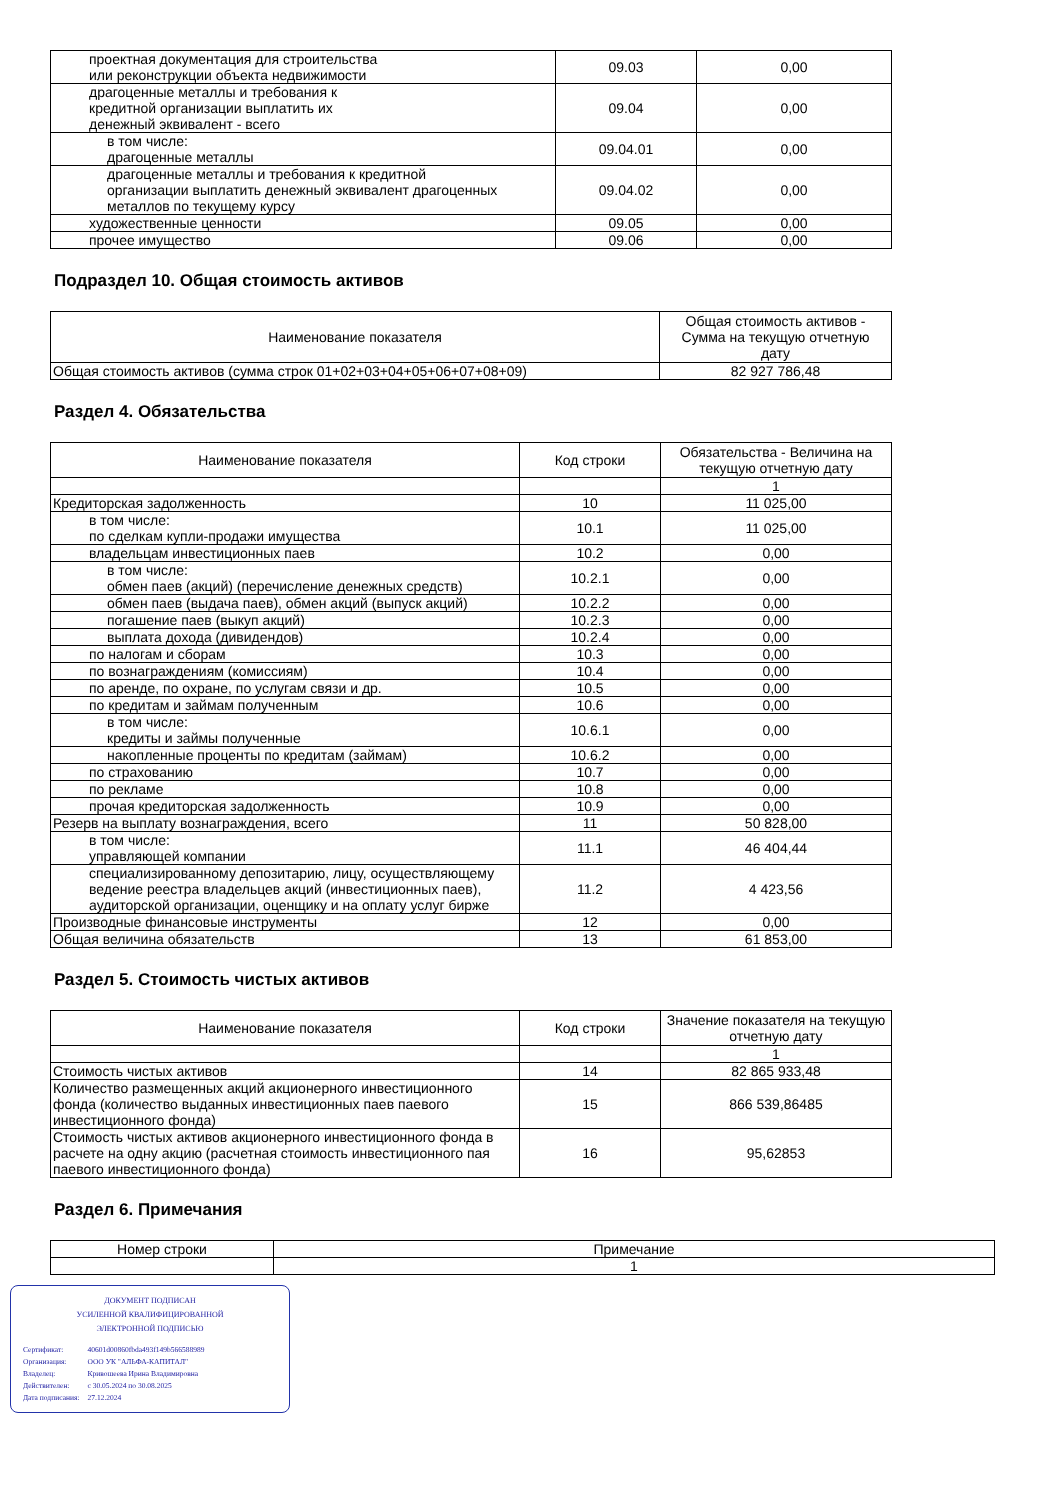| проектная документация для строительства или реконструкции объекта недвижимости | 09.03 | 0,00 |
| драгоценные металлы и требования к кредитной организации выплатить их денежный эквивалент - всего | 09.04 | 0,00 |
| в том числе: драгоценные металлы | 09.04.01 | 0,00 |
| драгоценные металлы и требования к кредитной организации выплатить денежный эквивалент драгоценных металлов по текущему курсу | 09.04.02 | 0,00 |
| художественные ценности | 09.05 | 0,00 |
| прочее имущество | 09.06 | 0,00 |
Подраздел 10. Общая стоимость активов
| Наименование показателя | Общая стоимость активов - Сумма на текущую отчетную дату |
| --- | --- |
| Общая стоимость активов (сумма строк 01+02+03+04+05+06+07+08+09) | 82 927 786,48 |
Раздел 4. Обязательства
| Наименование показателя | Код строки | Обязательства - Величина на текущую отчетную дату |
| --- | --- | --- |
| | | 1 |
| Кредиторская задолженность | 10 | 11 025,00 |
| в том числе: по сделкам купли-продажи имущества | 10.1 | 11 025,00 |
| владельцам инвестиционных паев | 10.2 | 0,00 |
| в том числе: обмен паев (акций) (перечисление денежных средств) | 10.2.1 | 0,00 |
| обмен паев (выдача паев), обмен акций (выпуск акций) | 10.2.2 | 0,00 |
| погашение паев (выкуп акций) | 10.2.3 | 0,00 |
| выплата дохода (дивидендов) | 10.2.4 | 0,00 |
| по налогам и сборам | 10.3 | 0,00 |
| по вознаграждениям (комиссиям) | 10.4 | 0,00 |
| по аренде, по охране, по услугам связи и др. | 10.5 | 0,00 |
| по кредитам и займам полученным | 10.6 | 0,00 |
| в том числе: кредиты и займы полученные | 10.6.1 | 0,00 |
| накопленные проценты по кредитам (займам) | 10.6.2 | 0,00 |
| по страхованию | 10.7 | 0,00 |
| по рекламе | 10.8 | 0,00 |
| прочая кредиторская задолженность | 10.9 | 0,00 |
| Резерв на выплату вознаграждения, всего | 11 | 50 828,00 |
| в том числе: управляющей компании | 11.1 | 46 404,44 |
| специализированному депозитарию, лицу, осуществляющему ведение реестра владельцев акций (инвестиционных паев), аудиторской организации, оценщику и на оплату услуг бирже | 11.2 | 4 423,56 |
| Производные финансовые инструменты | 12 | 0,00 |
| Общая величина обязательств | 13 | 61 853,00 |
Раздел 5. Стоимость чистых активов
| Наименование показателя | Код строки | Значение показателя на текущую отчетную дату |
| --- | --- | --- |
| | | 1 |
| Стоимость чистых активов | 14 | 82 865 933,48 |
| Количество размещенных акций акционерного инвестиционного фонда (количество выданных инвестиционных паев паевого инвестиционного фонда) | 15 | 866 539,86485 |
| Стоимость чистых активов акционерного инвестиционного фонда в расчете на одну акцию (расчетная стоимость инвестиционного пая паевого инвестиционного фонда) | 16 | 95,62853 |
Раздел 6. Примечания
| Номер строки | Примечание |
| --- | --- |
| | 1 |
ДОКУМЕНТ ПОДПИСАН
УСИЛЕННОЙ КВАЛИФИЦИРОВАННОЙ
ЭЛЕКТРОННОЙ ПОДПИСЬЮ
| Сертификат: | 40601d00860fbda493f149b566588989 |
| Организация: | ООО УК "АЛЬФА-КАПИТАЛ" |
| Владелец: | Кривошеева Ирина Владимировна |
| Действителен: | с 30.05.2024 по 30.08.2025 |
| Дата подписания: | 27.12.2024 |